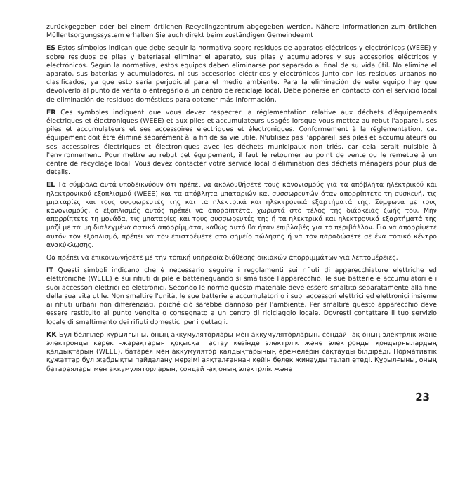zurückgegeben oder bei einem örtlichen Recyclingzentrum abgegeben werden. Nähere Informationen zum örtlichen Müllentsorgungssystem erhalten Sie auch direkt beim zuständigen Gemeindeamt
ES Estos símbolos indican que debe seguir la normativa sobre residuos de aparatos eléctricos y electrónicos (WEEE) y sobre residuos de pilas y bateríasal eliminar el aparato, sus pilas y acumuladores y sus accesorios eléctricos y electrónicos. Según la normativa, estos equipos deben eliminarse por separado al final de su vida útil. No elimine el aparato, sus baterías y acumuladores, ni sus accesorios eléctricos y electrónicos junto con los residuos urbanos no clasificados, ya que esto sería perjudicial para el medio ambiente. Para la eliminación de este equipo hay que devolverlo al punto de venta o entregarlo a un centro de reciclaje local. Debe ponerse en contacto con el servicio local de eliminación de residuos domésticos para obtener más información.
FR Ces symboles indiquent que vous devez respecter la réglementation relative aux déchets d'équipements électriques et électroniques (WEEE) et aux piles et accumulateurs usagés lorsque vous mettez au rebut l'appareil, ses piles et accumulateurs et ses accessoires électriques et électroniques. Conformément à la réglementation, cet équipement doit être éliminé séparément à la fin de sa vie utile. N'utilisez pas l'appareil, ses piles et accumulateurs ou ses accessoires électriques et électroniques avec les déchets municipaux non triés, car cela serait nuisible à l'environnement. Pour mettre au rebut cet équipement, il faut le retourner au point de vente ou le remettre à un centre de recyclage local. Vous devez contacter votre service local d'élimination des déchets ménagers pour plus de details.
EL Τα σύμβολα αυτά υποδεικνύουν ότι πρέπει να ακολουθήσετε τους κανονισμούς για τα απόβλητα ηλεκτρικού και ηλεκτρονικού εξοπλισμού (WEEE) και τα απόβλητα μπαταριών και συσσωρευτών όταν απορρίπτετε τη συσκευή, τις μπαταρίες και τους συσσωρευτές της και τα ηλεκτρικά και ηλεκτρονικά εξαρτήματά της. Σύμφωνα με τους κανονισμούς, ο εξοπλισμός αυτός πρέπει να απορρίπτεται χωριστά στο τέλος της διάρκειας ζωής του. Μην απορρίπτετε τη μονάδα, τις μπαταρίες και τους συσσωρευτές της ή τα ηλεκτρικά και ηλεκτρονικά εξαρτήματά της μαζί με τα μη διαλεγμένα αστικά απορρίμματα, καθώς αυτό θα ήταν επιβλαβές για το περιβάλλον. Για να απορρίψετε αυτόν τον εξοπλισμό, πρέπει να τον επιστρέψετε στο σημείο πώλησης ή να τον παραδώσετε σε ένα τοπικό κέντρο ανακύκλωσης.
Θα πρέπει να επικοινωνήσετε με την τοπική υπηρεσία διάθεσης οικιακών απορριμμάτων για λεπτομέρειες.
IT Questi simboli indicano che è necessario seguire i regolamenti sui rifiuti di apparecchiature elettriche ed elettroniche (WEEE) e sui rifiuti di pile e batteriequando si smaltisce l'apparecchio, le sue batterie e accumulatori e i suoi accessori elettrici ed elettronici. Secondo le norme questo materiale deve essere smaltito separatamente alla fine della sua vita utile. Non smaltire l'unità, le sue batterie e accumulatori o i suoi accessori elettrici ed elettronici insieme ai rifiuti urbani non differenziati, poiché ciò sarebbe dannoso per l'ambiente. Per smaltire questo apparecchio deve essere restituito al punto vendita o consegnato a un centro di riciclaggio locale. Dovresti contattare il tuo servizio locale di smaltimento dei rifiuti domestici per i dettagli.
KK Бұл белгілер құрылғыны, оның аккумуляторлары мен аккумуляторларын, сондай -ақ оның электрлік және электронды керек -жарақтарын қоқысқа тастау кезінде электрлік және электронды қондырғылардың қалдықтарын (WEEE), батарея мен аккумулятор қалдықтарының ережелерін сақтауды білдіреді. Нормативтік құжаттар бұл жабдықты пайдалану мерзімі аяқталғаннан кейін бөлек жинауды талап етеді. Құрылғыны, оның батареялары мен аккумуляторларын, сондай -ақ оның электрлік және
23